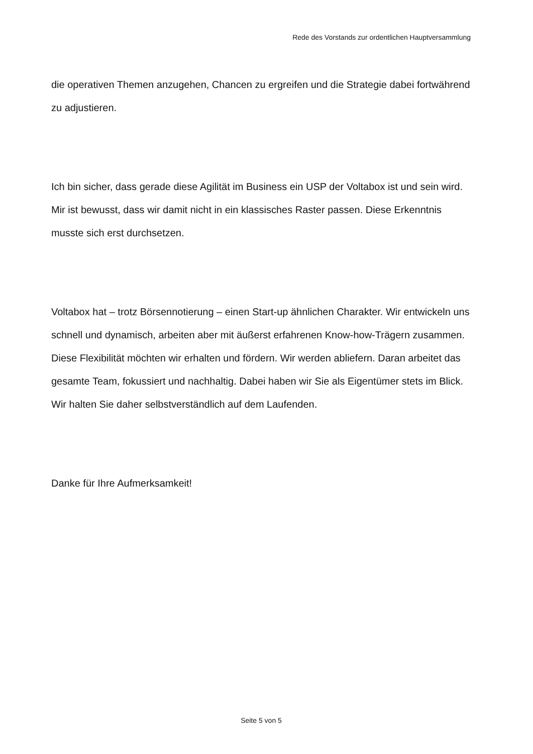Rede des Vorstands zur ordentlichen Hauptversammlung
die operativen Themen anzugehen, Chancen zu ergreifen und die Strategie dabei fortwährend zu adjustieren.
Ich bin sicher, dass gerade diese Agilität im Business ein USP der Voltabox ist und sein wird. Mir ist bewusst, dass wir damit nicht in ein klassisches Raster passen. Diese Erkenntnis musste sich erst durchsetzen.
Voltabox hat – trotz Börsennotierung – einen Start-up ähnlichen Charakter. Wir entwickeln uns schnell und dynamisch, arbeiten aber mit äußerst erfahrenen Know-how-Trägern zusammen. Diese Flexibilität möchten wir erhalten und fördern. Wir werden abliefern. Daran arbeitet das gesamte Team, fokussiert und nachhaltig. Dabei haben wir Sie als Eigentümer stets im Blick. Wir halten Sie daher selbstverständlich auf dem Laufenden.
Danke für Ihre Aufmerksamkeit!
Seite 5 von 5